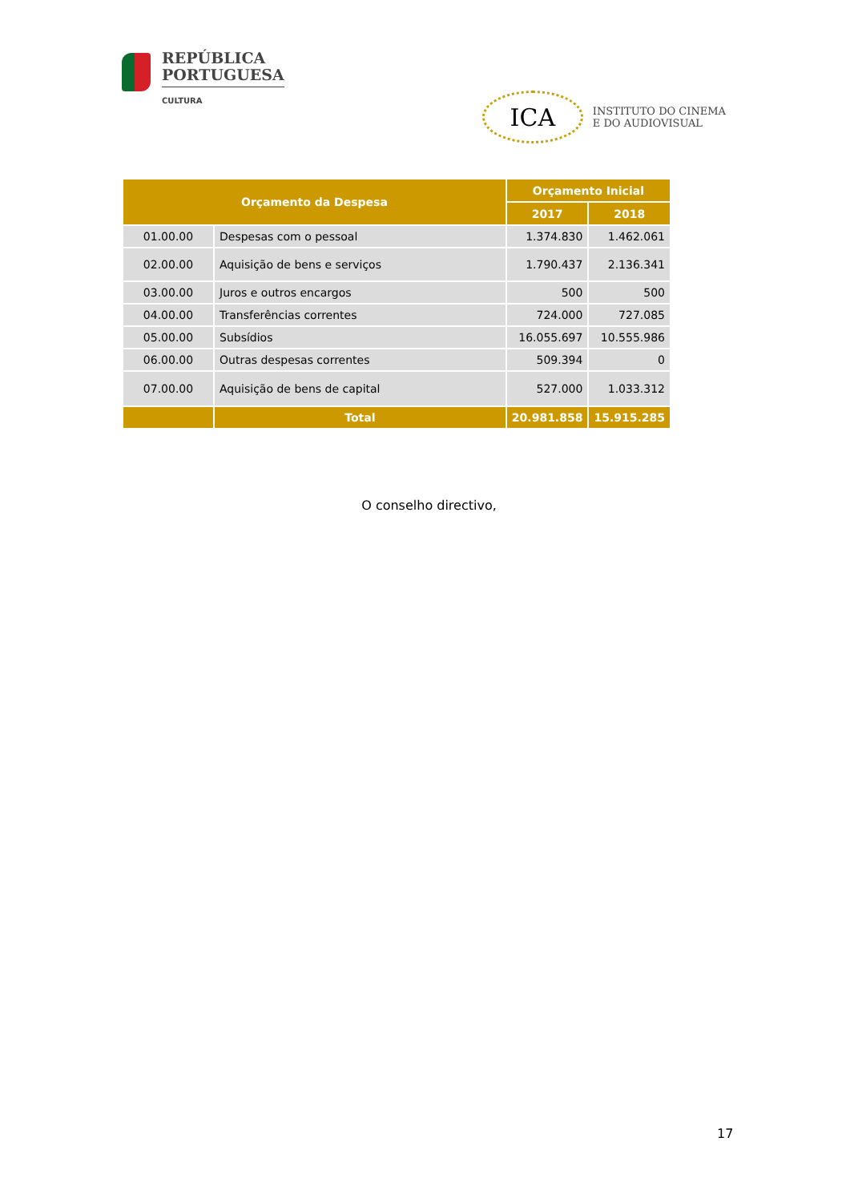REPÚBLICA
PORTUGUESA
CULTURA
ICA
INSTITUTO DO CINEMA
E DO AUDIOVISUAL
| Orçamento da Despesa | | Orçamento Inicial | |
| --- | --- | --- | --- |
| | | 2017 | 2018 |
| 01.00.00 | Despesas com o pessoal | 1.374.830 | 1.462.061 |
| 02.00.00 | Aquisição de bens e serviços | 1.790.437 | 2.136.341 |
| 03.00.00 | Juros e outros encargos | 500 | 500 |
| 04.00.00 | Transferências correntes | 724.000 | 727.085 |
| 05.00.00 | Subsídios | 16.055.697 | 10.555.986 |
| 06.00.00 | Outras despesas correntes | 509.394 | 0 |
| 07.00.00 | Aquisição de bens de capital | 527.000 | 1.033.312 |
| | Total | 20.981.858 | 15.915.285 |
O conselho directivo,
17